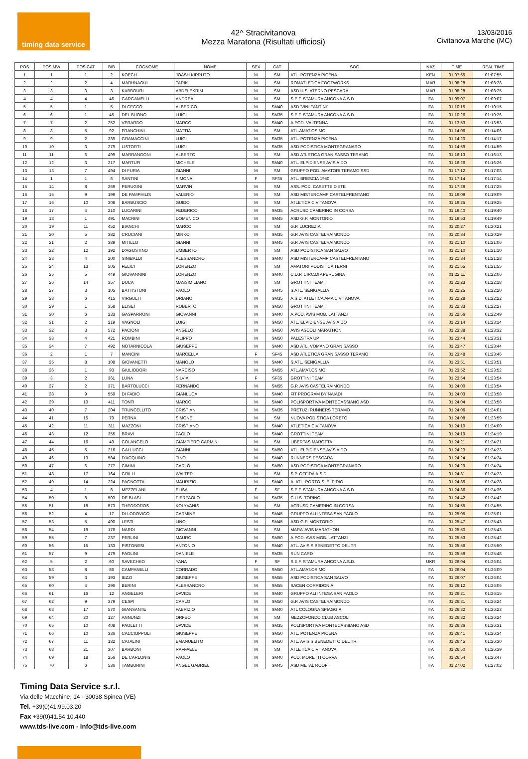timing data service
42^ Stracivitanova
Mezza Maratona (Risultati ufficiosi)
13/03/2016
Civitanova Marche (MC)
| POS | POS MW | POS CAT | BIB | COGNOME | NOME | SEX | CAT | SOC | NAZ | TIME | REAL TIME |
| --- | --- | --- | --- | --- | --- | --- | --- | --- | --- | --- | --- |
| 1 | 1 | 1 | 2 | KOECH | JOASH KIPRUTO | M | SM | ATL. POTENZA PICENA | KEN | 01:07:55 | 01:07:55 |
| 2 | 2 | 2 | 4 | MARHNAOUI | TARIK | M | SM | ROMATLETICA FOOTWORKS | MAR | 01:08:28 | 01:08:28 |
| 3 | 3 | 3 | 3 | KABBOURI | ABDELEKRIM | M | SM | ASD U.S. ATERNO PESCARA | MAR | 01:08:28 | 01:08:25 |
| 4 | 4 | 4 | 46 | GARGAMELLI | ANDREA | M | SM | S.E.F. STAMURA ANCONA A.S.D. | ITA | 01:09:07 | 01:09:07 |
| 5 | 5 | 1 | 5 | DI CECCO | ALBERICO | M | SM40 | ASD 'VINI FANTINI' | ITA | 01:10:15 | 01:10:15 |
| 6 | 6 | 1 | 45 | DEL BUONO | LUIGI | M | SM35 | S.E.F. STAMURA ANCONA A.S.D. | ITA | 01:10:26 | 01:10:26 |
| 7 | 7 | 2 | 252 | VERARDO | MARCO | M | SM40 | A.POD. VALTENNA | ITA | 01:13:53 | 01:13:53 |
| 8 | 8 | 5 | 92 | FRANCHINI | MATTIA | M | SM | ATL.AMAT.OSIMO | ITA | 01:14:06 | 01:14:06 |
| 9 | 9 | 2 | 339 | GRAMACCINI | LUIGI | M | SM35 | ATL. POTENZA PICENA | ITA | 01:14:20 | 01:14:17 |
| 10 | 10 | 3 | 279 | LISTORTI | LUIGI | M | SM35 | ASD PODISTICA MONTEGRANARO | ITA | 01:14:59 | 01:14:59 |
| 11 | 11 | 6 | 499 | MARRANGONI | ALBERTO | M | SM | ASD ATLETICA GRAN SASSO TERAMO | ITA | 01:16:13 | 01:16:13 |
| 12 | 12 | 3 | 217 | MARTUFI | MICHELE | M | SM40 | ATL. ELPIDIENSE AVIS AIDO | ITA | 01:16:26 | 01:16:26 |
| 13 | 13 | 7 | 494 | DI FURIA | GIANNI | M | SM | GRUPPO POD. AMATORI TERAMO SSD | ITA | 01:17:12 | 01:17:08 |
| 14 | 1 | 1 | 6 | SANTINI | SIMONA | F | SF35 | ATL. BRESCIA 1950 | ITA | 01:17:14 | 01:17:14 |
| 15 | 14 | 8 | 269 | PERUGINI | MARVIN | M | SM | ASS. POD. CASETTE D'ETE | ITA | 01:17:29 | 01:17:25 |
| 16 | 15 | 9 | 199 | DE PAMPHILIS | VALERIO | M | SM | ASD MISTERCAMP CASTELFRENTANO | ITA | 01:19:09 | 01:19:09 |
| 17 | 16 | 10 | 308 | BARBUSCIO | GUIDO | M | SM | ATLETICA CIVITANOVA | ITA | 01:19:25 | 01:19:25 |
| 18 | 17 | 4 | 210 | LUCARINI | FEDERICO | M | SM35 | ACRUSD CAMERINO IN CORSA | ITA | 01:19:40 | 01:19:40 |
| 19 | 18 | 1 | 491 | MACRINI | DOMENICO | M | SM45 | ASD G.P. MONTORIO | ITA | 01:19:53 | 01:19:49 |
| 20 | 19 | 11 | 452 | BIANCHI | MARCO | M | SM | G.P. LUCREZIA | ITA | 01:20:27 | 01:20:21 |
| 21 | 20 | 5 | 382 | CRUCIANI | MIRKO | M | SM35 | G.P. AVIS CASTELRAIMONDO | ITA | 01:20:34 | 01:20:29 |
| 22 | 21 | 2 | 389 | MITILLO | GIANNI | M | SM45 | G.P. AVIS CASTELRAIMONDO | ITA | 01:21:10 | 01:21:06 |
| 23 | 22 | 12 | 192 | D'AGOSTINO | UMBERTO | M | SM | ASD PODISTICA SAN SALVO | ITA | 01:21:10 | 01:21:10 |
| 24 | 23 | 4 | 200 | SINIBALDI | ALESSANDRO | M | SM40 | ASD MISTERCAMP CASTELFRENTANO | ITA | 01:21:34 | 01:21:28 |
| 25 | 24 | 13 | 505 | FELICI | LORENZO | M | SM | AMATORI PODISTICA TERNI | ITA | 01:21:55 | 01:21:55 |
| 26 | 25 | 5 | 449 | GIOVANNINI | LORENZO | M | SM40 | C.D.P. CIRC.DIP.PERUGINA | ITA | 01:22:11 | 01:22:06 |
| 27 | 26 | 14 | 357 | DUCA | MASSIMILIANO | M | SM | GROTTINI TEAM | ITA | 01:22:23 | 01:22:18 |
| 28 | 27 | 3 | 105 | BATTISTONI | PAOLO | M | SM45 | S.ATL. SENIGALLIA | ITA | 01:22:25 | 01:22:20 |
| 29 | 28 | 6 | 415 | VIRGULTI | ORIANO | M | SM35 | A.S.D. ATLETICA AMA CIVITANOVA | ITA | 01:22:28 | 01:22:22 |
| 30 | 29 | 1 | 358 | ELISEI | ROBERTO | M | SM50 | GROTTINI TEAM | ITA | 01:22:33 | 01:22:27 |
| 31 | 30 | 6 | 233 | GASPARRONI | GIOVANNI | M | SM40 | A.POD. AVIS MOB. LATTANZI | ITA | 01:22:56 | 01:22:49 |
| 32 | 31 | 2 | 219 | VAGNOLI | LUIGI | M | SM50 | ATL. ELPIDIENSE AVIS AIDO | ITA | 01:23:14 | 01:23:14 |
| 33 | 32 | 3 | 572 | PACIONI | ANGELO | M | SM50 | AVIS ASCOLI MARATHON | ITA | 01:23:38 | 01:23:32 |
| 34 | 33 | 4 | 421 | ROMBINI | FILIPPO | M | SM50 | PALESTRA UP | ITA | 01:23:44 | 01:23:31 |
| 35 | 34 | 7 | 492 | NOTARNICOLA | GIUSEPPE | M | SM40 | ASD ATL. VOMANO GRAN SASSO | ITA | 01:23:47 | 01:23:44 |
| 36 | 2 | 1 | 7 | MANCINI | MARCELLA | F | SF45 | ASD ATLETICA GRAN SASSO TERAMO | ITA | 01:23:48 | 01:23:46 |
| 37 | 35 | 8 | 108 | GIOVANETTI | MANOLO | M | SM40 | S.ATL. SENIGALLIA | ITA | 01:23:51 | 01:23:51 |
| 38 | 36 | 1 | 93 | GIULIODORI | NARCISO | M | SM55 | ATL.AMAT.OSIMO | ITA | 01:23:52 | 01:23:52 |
| 39 | 3 | 2 | 361 | LUNA | SILVIA | F | SF35 | GROTTINI TEAM | ITA | 01:23:54 | 01:23:54 |
| 40 | 37 | 2 | 371 | BARTOLUCCI | FERNANDO | M | SM55 | G.P. AVIS CASTELRAIMONDO | ITA | 01:24:00 | 01:23:54 |
| 41 | 38 | 9 | 559 | DI FABIO | GIANLUCA | M | SM40 | FIT PROGRAM BY NAIADI | ITA | 01:24:03 | 01:23:58 |
| 42 | 39 | 10 | 411 | TONTI | MARCO | M | SM40 | POLISPORTIVA MONTECASSIANO ASD | ITA | 01:24:04 | 01:23:58 |
| 43 | 40 | 7 | 204 | TRUNCELLITO | CRISTIAN | M | SM35 | PRETUZI RUNNERS TERAMO | ITA | 01:24:06 | 01:24:01 |
| 44 | 41 | 15 | 79 | PERNA | SIMONE | M | SM | NUOVA PODISTICA LORETO | ITA | 01:24:08 | 01:23:59 |
| 45 | 42 | 11 | 311 | MAZZONI | CRISTIANO | M | SM40 | ATLETICA CIVITANOVA | ITA | 01:24:10 | 01:24:00 |
| 46 | 43 | 12 | 355 | BRAVI | PAOLO | M | SM40 | GROTTINI TEAM | ITA | 01:24:19 | 01:24:19 |
| 47 | 44 | 16 | 49 | COLANGELO | GIAMPIERO CARMIN | M | SM | LIBERTAS MAROTTA | ITA | 01:24:21 | 01:24:21 |
| 48 | 45 | 5 | 216 | GALLUCCI | GIANNI | M | SM50 | ATL. ELPIDIENSE AVIS AIDO | ITA | 01:24:23 | 01:24:23 |
| 49 | 46 | 13 | 584 | D'ACQUINO | TINO | M | SM40 | RUNNERS PESCARA | ITA | 01:24:24 | 01:24:24 |
| 50 | 47 | 6 | 277 | CIMINI | CARLO | M | SM50 | ASD PODISTICA MONTEGRANARO | ITA | 01:24:29 | 01:24:24 |
| 51 | 48 | 17 | 164 | GRILLI | WALTER | M | SM | S.P. OFFIDA A.S.D. | ITA | 01:24:31 | 01:24:23 |
| 52 | 49 | 14 | 224 | PAGNOTTA | MAURIZIO | M | SM40 | A. ATL. PORTO S. ELPIDIO | ITA | 01:24:35 | 01:24:28 |
| 53 | 4 | 1 | 8 | MEZZELANI | ELISA | F | SF | S.E.F. STAMURA ANCONA A.S.D. | ITA | 01:24:36 | 01:24:36 |
| 54 | 50 | 8 | 503 | DE BLASI | PIERPAOLO | M | SM35 | C.U.S. TORINO | ITA | 01:24:42 | 01:24:42 |
| 55 | 51 | 18 | 573 | THEODOROS | KOLYVANIS | M | SM | ACRUSD CAMERINO IN CORSA | ITA | 01:24:55 | 01:24:55 |
| 56 | 52 | 4 | 17 | DI LODOVICO | CARMINE | M | SM45 | GRUPPO ALI INTESA SAN PAOLO | ITA | 01:25:05 | 01:25:01 |
| 57 | 53 | 5 | 490 | LESTI | LINO | M | SM45 | ASD G.P. MONTORIO | ITA | 01:25:47 | 01:25:43 |
| 58 | 54 | 19 | 176 | NARDI | GIOVANNI | M | SM | MARA' AVIS MARATHON | ITA | 01:25:50 | 01:25:43 |
| 59 | 55 | 7 | 237 | PERLINI | MAURO | M | SM50 | A.POD. AVIS MOB. LATTANZI | ITA | 01:25:53 | 01:25:42 |
| 60 | 56 | 15 | 133 | PISTONESI | ANTONIO | M | SM40 | ATL. AVIS S.BENEDETTO DEL TR. | ITA | 01:25:56 | 01:25:50 |
| 61 | 57 | 9 | 479 | PAOLINI | DANIELE | M | SM35 | RUN CARD | ITA | 01:25:59 | 01:25:48 |
| 62 | 5 | 2 | 60 | SAVECHKO | YANA | F | SF | S.E.F. STAMURA ANCONA A.S.D. | UKR | 01:26:04 | 01:26:04 |
| 63 | 58 | 8 | 86 | CAMPANELLI | CORRADO | M | SM50 | ATL.AMAT.OSIMO | ITA | 01:26:04 | 01:26:00 |
| 64 | 59 | 3 | 193 | IEZZI | GIUSEPPE | M | SM55 | ASD PODISTICA SAN SALVO | ITA | 01:26:07 | 01:26:04 |
| 65 | 60 | 4 | 296 | BERINI | ALESSANDRO | M | SM55 | SACEN CORRIDONIA | ITA | 01:26:12 | 01:26:06 |
| 66 | 61 | 16 | 12 | ANGELERI | DAVIDE | M | SM40 | GRUPPO ALI INTESA SAN PAOLO | ITA | 01:26:21 | 01:26:15 |
| 67 | 62 | 9 | 379 | CESPI | CARLO | M | SM50 | G.P. AVIS CASTELRAIMONDO | ITA | 01:26:31 | 01:26:24 |
| 68 | 63 | 17 | 570 | GIANSANTE | FABRIZIO | M | SM40 | ATL COLOGNA SPIAGGIA | ITA | 01:26:32 | 01:26:23 |
| 69 | 64 | 20 | 127 | ANNUNZI | ORFEO | M | SM | MEZZOFONDO CLUB ASCOLI | ITA | 01:26:32 | 01:26:24 |
| 70 | 65 | 10 | 408 | PAOLETTI | DAVIDE | M | SM35 | POLISPORTIVA MONTECASSIANO ASD | ITA | 01:26:36 | 01:26:31 |
| 71 | 66 | 10 | 336 | CACCIOPPOLI | GIUSEPPE | M | SM50 | ATL. POTENZA PICENA | ITA | 01:26:41 | 01:26:34 |
| 72 | 67 | 11 | 132 | CATALINI | EMANUELITO | M | SM50 | ATL. AVIS S.BENEDETTO DEL TR. | ITA | 01:26:45 | 01:26:30 |
| 73 | 68 | 21 | 307 | BARBONI | RAFFAELE | M | SM | ATLETICA CIVITANOVA | ITA | 01:26:50 | 01:26:39 |
| 74 | 69 | 18 | 256 | DE CARLONIS | PAOLO | M | SM40 | POD. MORETTI CORVA | ITA | 01:26:54 | 01:26:47 |
| 75 | 70 | 6 | 536 | TAMBURINI | ANGEL GABRIEL | M | SM45 | ASD METAL ROOF | ITA | 01:27:02 | 01:27:02 |
Timing Data Service s.r.l.
Via delle Macchine, 14 - 30038 Spinea (VE)
Tel. +39(0)41.99.03.20
Fax +39(0)41.54.10.440
www.tds-live.com - info@tds-live.com